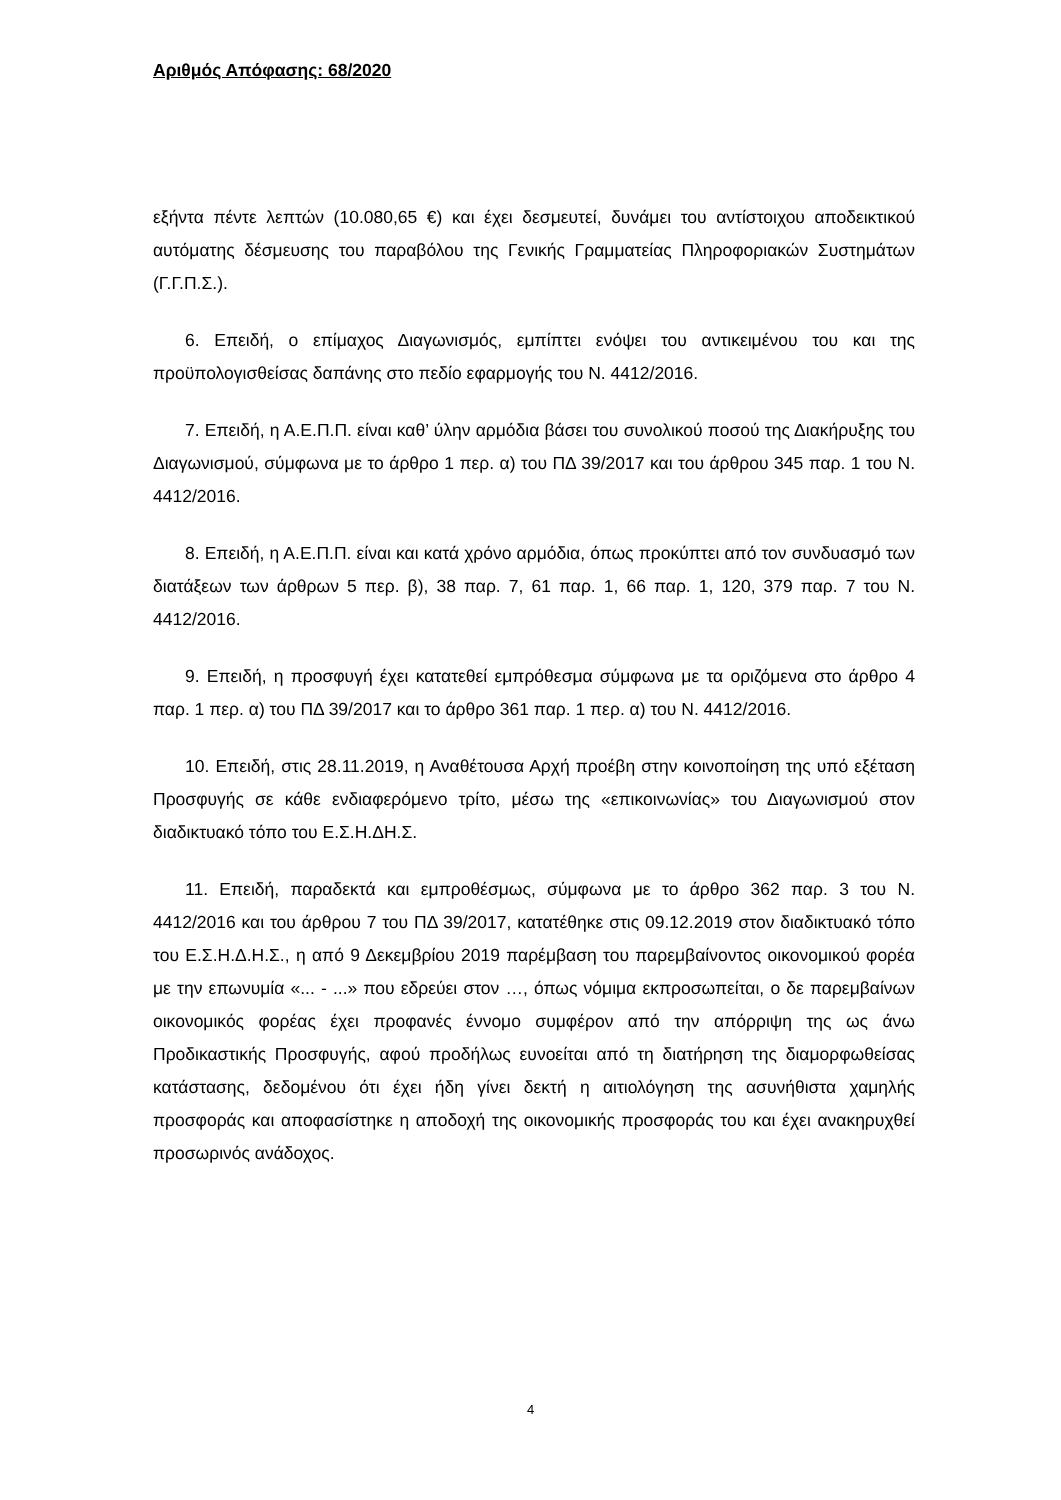Αριθμός Απόφασης: 68/2020
εξήντα πέντε λεπτών (10.080,65 €) και έχει δεσμευτεί, δυνάμει του αντίστοιχου αποδεικτικού αυτόματης δέσμευσης του παραβόλου της Γενικής Γραμματείας Πληροφοριακών Συστημάτων (Γ.Γ.Π.Σ.).
6. Επειδή, ο επίμαχος Διαγωνισμός, εμπίπτει ενόψει του αντικειμένου του και της προϋπολογισθείσας δαπάνης στο πεδίο εφαρμογής του Ν. 4412/2016.
7. Επειδή, η Α.Ε.Π.Π. είναι καθ’ ύλην αρμόδια βάσει του συνολικού ποσού της Διακήρυξης του Διαγωνισμού, σύμφωνα με το άρθρο 1 περ. α) του ΠΔ 39/2017 και του άρθρου 345 παρ. 1 του Ν. 4412/2016.
8. Επειδή, η Α.Ε.Π.Π. είναι και κατά χρόνο αρμόδια, όπως προκύπτει από τον συνδυασμό των διατάξεων των άρθρων 5 περ. β), 38 παρ. 7, 61 παρ. 1, 66 παρ. 1, 120, 379 παρ. 7 του Ν. 4412/2016.
9. Επειδή, η προσφυγή έχει κατατεθεί εμπρόθεσμα σύμφωνα με τα οριζόμενα στο άρθρο 4 παρ. 1 περ. α) του ΠΔ 39/2017 και το άρθρο 361 παρ. 1 περ. α) του Ν. 4412/2016.
10. Επειδή, στις 28.11.2019, η Αναθέτουσα Αρχή προέβη στην κοινοποίηση της υπό εξέταση Προσφυγής σε κάθε ενδιαφερόμενο τρίτο, μέσω της «επικοινωνίας» του Διαγωνισμού στον διαδικτυακό τόπο του Ε.Σ.Η.ΔΗ.Σ.
11. Επειδή, παραδεκτά και εμπροθέσμως, σύμφωνα με το άρθρο 362 παρ. 3 του Ν. 4412/2016 και του άρθρου 7 του ΠΔ 39/2017, κατατέθηκε στις 09.12.2019 στον διαδικτυακό τόπο του Ε.Σ.Η.Δ.Η.Σ., η από 9 Δεκεμβρίου 2019 παρέμβαση του παρεμβαίνοντος οικονομικού φορέα με την επωνυμία «... - ...» που εδρεύει στον …, όπως νόμιμα εκπροσωπείται, ο δε παρεμβαίνων οικονομικός φορέας έχει προφανές έννομο συμφέρον από την απόρριψη της ως άνω Προδικαστικής Προσφυγής, αφού προδήλως ευνοείται από τη διατήρηση της διαμορφωθείσας κατάστασης, δεδομένου ότι έχει ήδη γίνει δεκτή η αιτιολόγηση της ασυνήθιστα χαμηλής προσφοράς και αποφασίστηκε η αποδοχή της οικονομικής προσφοράς του και έχει ανακηρυχθεί προσωρινός ανάδοχος.
4